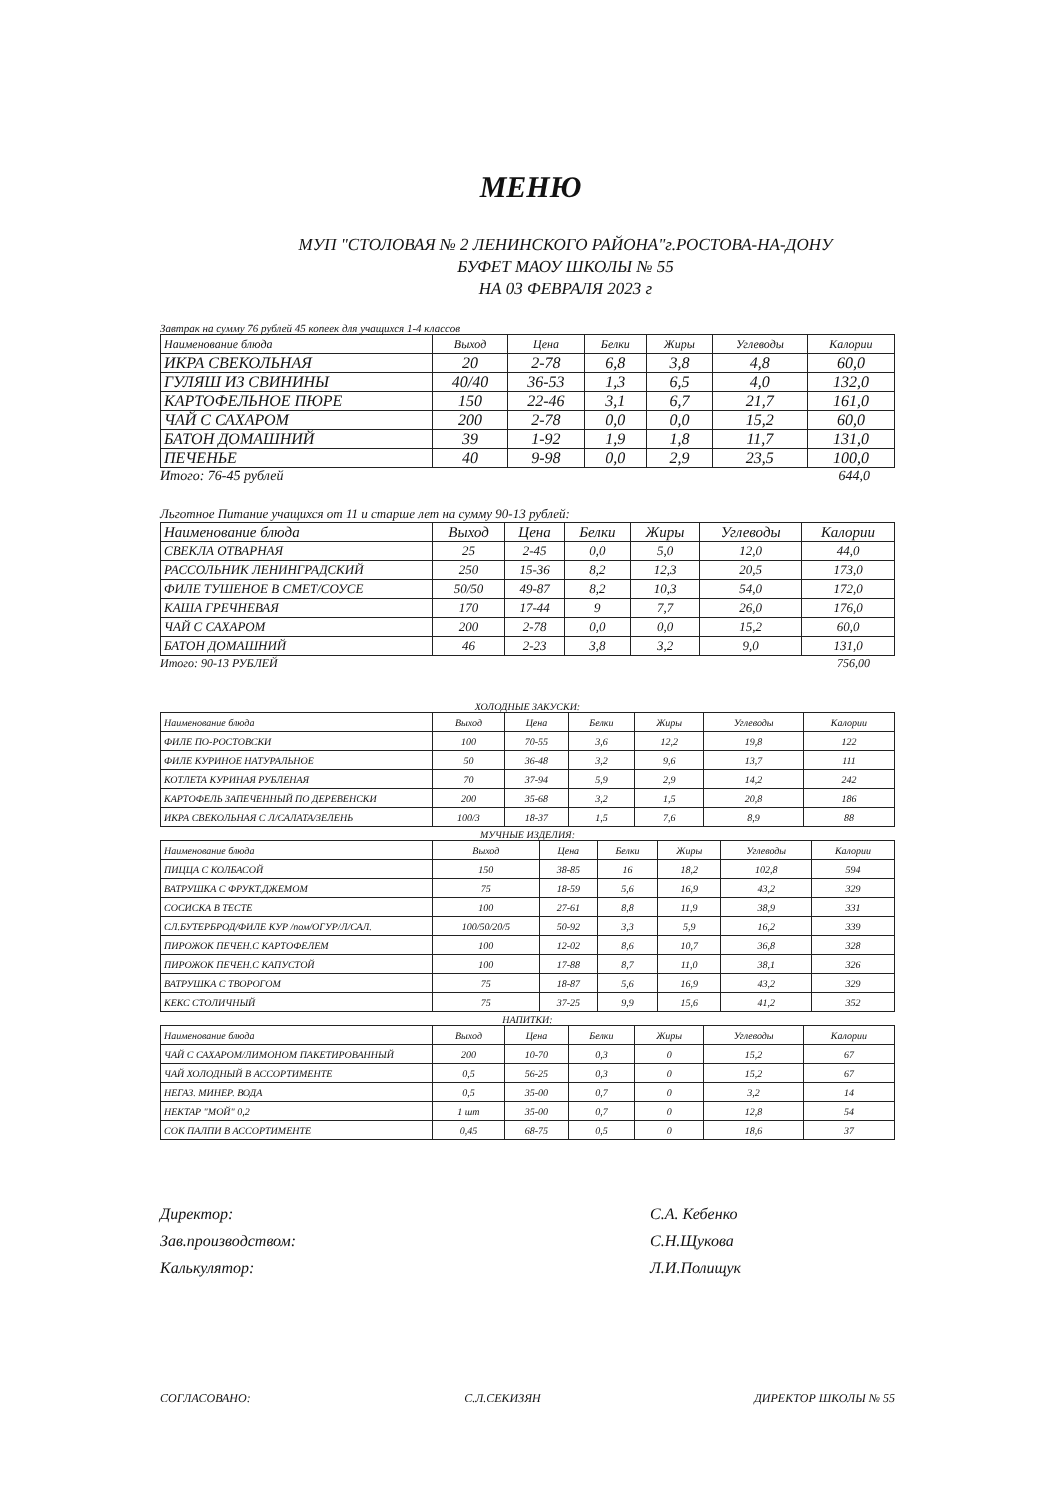МЕНЮ
МУП "СТОЛОВАЯ № 2 ЛЕНИНСКОГО РАЙОНА"г.РОСТОВА-НА-ДОНУ
БУФЕТ МАОУ ШКОЛЫ № 55
НА 03 ФЕВРАЛЯ 2023 г
Завтрак на сумму 76 рублей 45 копеек для учащихся 1-4 классов
| Наименование блюда | Выход | Цена | Белки | Жиры | Углеводы | Калории |
| --- | --- | --- | --- | --- | --- | --- |
| ИКРА СВЕКОЛЬНАЯ | 20 | 2-78 | 6,8 | 3,8 | 4,8 | 60,0 |
| ГУЛЯШ ИЗ СВИНИНЫ | 40/40 | 36-53 | 1,3 | 6,5 | 4,0 | 132,0 |
| КАРТОФЕЛЬНОЕ ПЮРЕ | 150 | 22-46 | 3,1 | 6,7 | 21,7 | 161,0 |
| ЧАЙ С САХАРОМ | 200 | 2-78 | 0,0 | 0,0 | 15,2 | 60,0 |
| БАТОН ДОМАШНИЙ | 39 | 1-92 | 1,9 | 1,8 | 11,7 | 131,0 |
| ПЕЧЕНЬЕ | 40 | 9-98 | 0,0 | 2,9 | 23,5 | 100,0 |
Итого: 76-45 рублей 644,0
Льготное Питание учащихся от 11 и старше лет на сумму 90-13 рублей:
| Наименование блюда | Выход | Цена | Белки | Жиры | Углеводы | Калории |
| --- | --- | --- | --- | --- | --- | --- |
| СВЕКЛА ОТВАРНАЯ | 25 | 2-45 | 0,0 | 5,0 | 12,0 | 44,0 |
| РАССОЛЬНИК ЛЕНИНГРАДСКИЙ | 250 | 15-36 | 8,2 | 12,3 | 20,5 | 173,0 |
| ФИЛЕ ТУШЕНОЕ В СМЕТ/СОУСЕ | 50/50 | 49-87 | 8,2 | 10,3 | 54,0 | 172,0 |
| КАША ГРЕЧНЕВАЯ | 170 | 17-44 | 9 | 7,7 | 26,0 | 176,0 |
| ЧАЙ С САХАРОМ | 200 | 2-78 | 0,0 | 0,0 | 15,2 | 60,0 |
| БАТОН ДОМАШНИЙ | 46 | 2-23 | 3,8 | 3,2 | 9,0 | 131,0 |
Итого: 90-13 РУБЛЕЙ 756,00
ХОЛОДНЫЕ ЗАКУСКИ:
| Наименование блюда | Выход | Цена | Белки | Жиры | Углеводы | Калории |
| --- | --- | --- | --- | --- | --- | --- |
| ФИЛЕ ПО-РОСТОВСКИ | 100 | 70-55 | 3,6 | 12,2 | 19,8 | 122 |
| ФИЛЕ КУРИНОЕ НАТУРАЛЬНОЕ | 50 | 36-48 | 3,2 | 9,6 | 13,7 | 111 |
| КОТЛЕТА КУРИНАЯ РУБЛЕНАЯ | 70 | 37-94 | 5,9 | 2,9 | 14,2 | 242 |
| КАРТОФЕЛЬ ЗАПЕЧЕННЫЙ ПО ДЕРЕВЕНСКИ | 200 | 35-68 | 3,2 | 1,5 | 20,8 | 186 |
| ИКРА СВЕКОЛЬНАЯ С Л/САЛАТА/ЗЕЛЕНЬ | 100/3 | 18-37 | 1,5 | 7,6 | 8,9 | 88 |
МУЧНЫЕ ИЗДЕЛИЯ:
| Наименование блюда | Выход | Цена | Белки | Жиры | Углеводы | Калории |
| --- | --- | --- | --- | --- | --- | --- |
| ПИЦЦА С КОЛБАСОЙ | 150 | 38-85 | 16 | 18,2 | 102,8 | 594 |
| ВАТРУШКА С ФРУКТ.ДЖЕМОМ | 75 | 18-59 | 5,6 | 16,9 | 43,2 | 329 |
| СОСИСКА В ТЕСТЕ | 100 | 27-61 | 8,8 | 11,9 | 38,9 | 331 |
| СЛ.БУТЕРБРОД/ФИЛЕ КУР /пом/ОГУР/Л/САЛ. | 100/50/20/5 | 50-92 | 3,3 | 5,9 | 16,2 | 339 |
| ПИРОЖОК ПЕЧЕН.С КАРТОФЕЛЕМ | 100 | 12-02 | 8,6 | 10,7 | 36,8 | 328 |
| ПИРОЖОК ПЕЧЕН.С КАПУСТОЙ | 100 | 17-88 | 8,7 | 11,0 | 38,1 | 326 |
| ВАТРУШКА С ТВОРОГОМ | 75 | 18-87 | 5,6 | 16,9 | 43,2 | 329 |
| КЕКС СТОЛИЧНЫЙ | 75 | 37-25 | 9,9 | 15,6 | 41,2 | 352 |
НАПИТКИ:
| Наименование блюда | Выход | Цена | Белки | Жиры | Углеводы | Калории |
| --- | --- | --- | --- | --- | --- | --- |
| ЧАЙ С САХАРОМ/ЛИМОНОМ ПАКЕТИРОВАННЫЙ | 200 | 10-70 | 0,3 | 0 | 15,2 | 67 |
| ЧАЙ ХОЛОДНЫЙ В АССОРТИМЕНТЕ | 0,5 | 56-25 | 0,3 | 0 | 15,2 | 67 |
| НЕГАЗ. МИНЕР. ВОДА | 0,5 | 35-00 | 0,7 | 0 | 3,2 | 14 |
| НЕКТАР "МОЙ" 0,2 | 1 шт | 35-00 | 0,7 | 0 | 12,8 | 54 |
| СОК ПАЛПИ В АССОРТИМЕНТЕ | 0,45 | 68-75 | 0,5 | 0 | 18,6 | 37 |
Директор:
Зав.производством:
Калькулятор:
С.А. Кебенко
С.Н.Щукова
Л.И.Полищук
СОГЛАСОВАНО: С.Л.СЕКИЗЯН ДИРЕКТОР ШКОЛЫ № 55